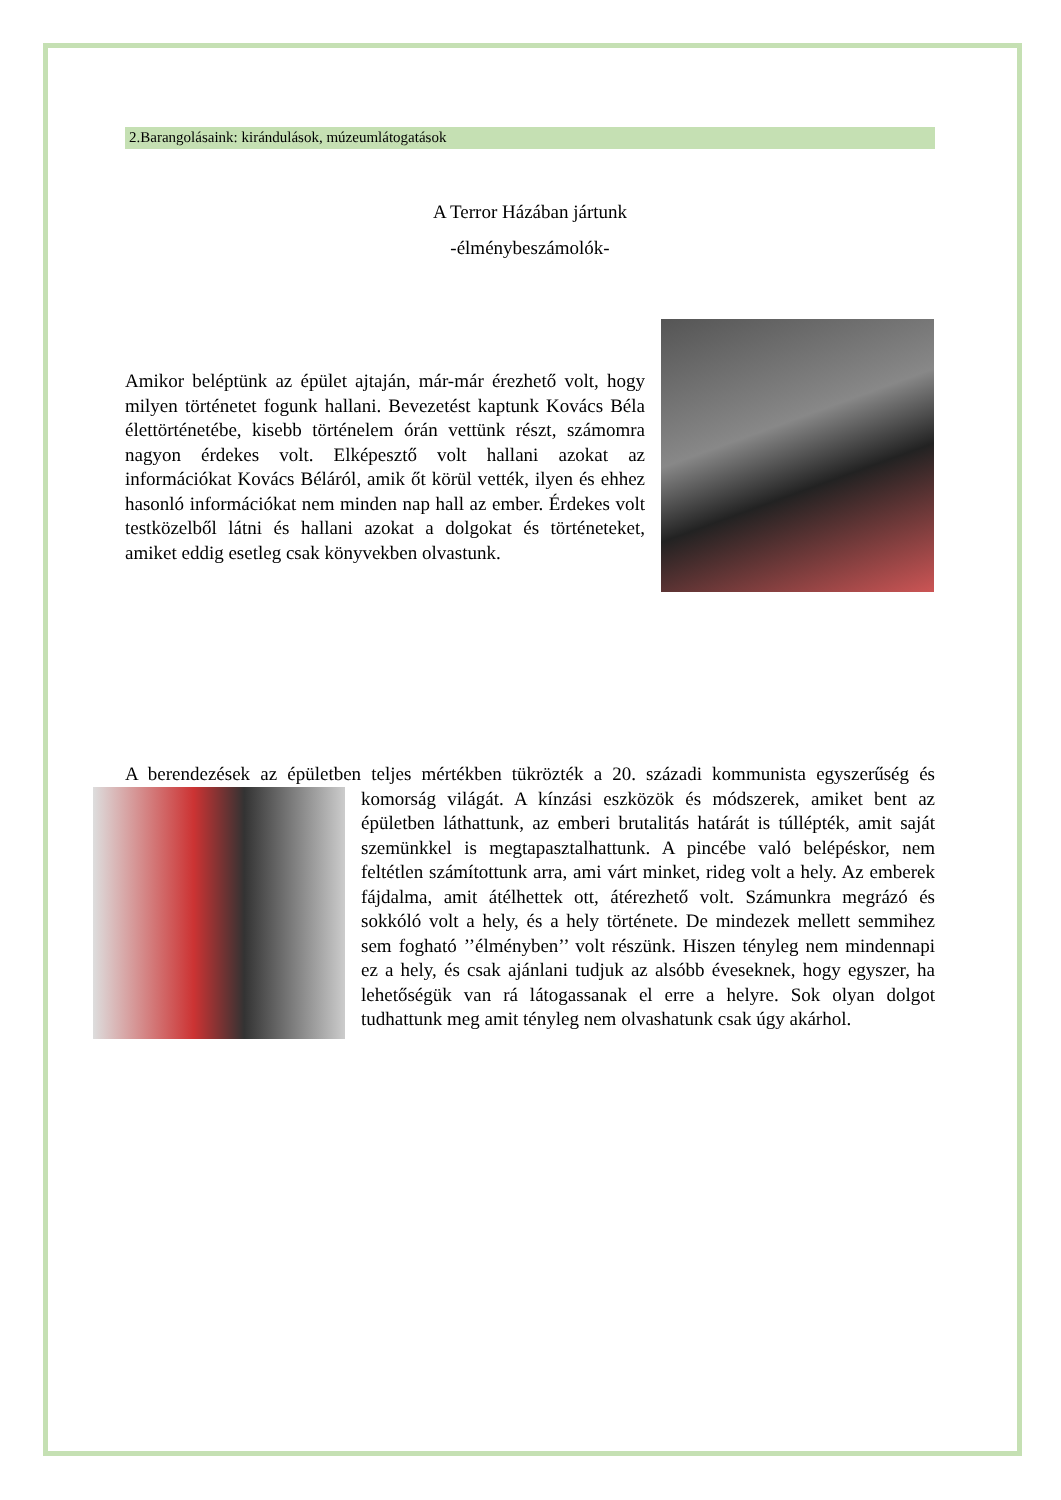2.Barangolásaink: kirándulások, múzeumlátogatások
A Terror Házában jártunk
-élménybeszámolók-
Amikor beléptünk az épület ajtaján, már-már érezhető volt, hogy milyen történetet fogunk hallani. Bevezetést kaptunk Kovács Béla élettörténetébe, kisebb történelem órán vettünk részt, számomra nagyon érdekes volt. Elképesztő volt hallani azokat az információkat Kovács Béláról, amik őt körül vették, ilyen és ehhez hasonló információkat nem minden nap hall az ember. Érdekes volt testközelből látni és hallani azokat a dolgokat és történeteket, amiket eddig esetleg csak könyvekben olvastunk.
A berendezések az épületben teljes mértékben tükrözték a 20. századi kommunista egyszerűség
és komorság világát. A kínzási eszközök és módszerek, amiket bent az épületben láthattunk, az emberi brutalitás határát is túllépték, amit saját szemünkkel is megtapasztalhattunk. A pincébe való belépéskor, nem feltétlen számítottunk arra, ami várt minket, rideg volt a hely. Az emberek fájdalma, amit átélhettek ott, átérezhető volt. Számunkra megrázó és sokkóló volt a hely, és a hely története. De mindezek mellett semmihez sem fogható ’’élményben’’ volt részünk. Hiszen tényleg nem mindennapi ez a hely, és csak ajánlani tudjuk az alsóbb éveseknek, hogy egyszer, ha lehetőségük van rá látogassanak el erre a helyre. Sok olyan dolgot tudhattunk meg amit tényleg nem olvashatunk csak úgy akárhol.